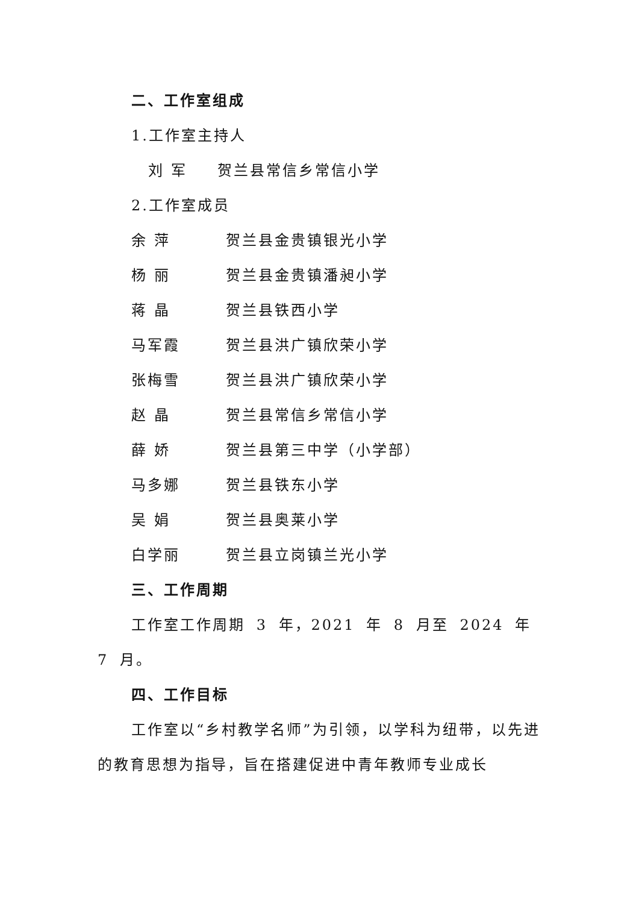二、工作室组成
1.工作室主持人
刘 军 贺兰县常信乡常信小学
2.工作室成员
余 萍 贺兰县金贵镇银光小学
杨 丽 贺兰县金贵镇潘昶小学
蒋 晶 贺兰县铁西小学
马军霞 贺兰县洪广镇欣荣小学
张梅雪 贺兰县洪广镇欣荣小学
赵 晶 贺兰县常信乡常信小学
薛 娇 贺兰县第三中学（小学部）
马多娜 贺兰县铁东小学
吴 娟 贺兰县奥莱小学
白学丽 贺兰县立岗镇兰光小学
三、工作周期
工作室工作周期 3 年，2021 年 8 月至 2024 年 7 月。
四、工作目标
工作室以“乡村教学名师”为引领，以学科为纽带，以先进的教育思想为指导，旨在搭建促进中青年教师专业成长